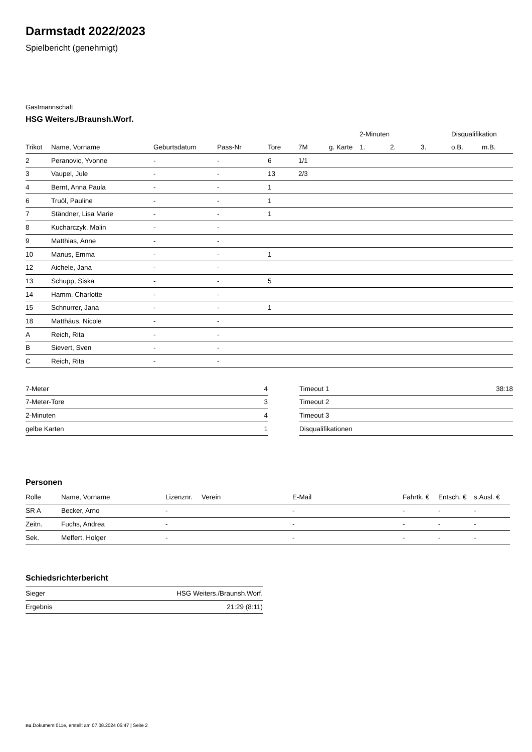Darmstadt 2022/2023
Spielbericht (genehmigt)
Gastmannschaft
HSG Weiters./Braunsh.Worf.
| | | | | | | | 2-Minuten | | | Disqualifikation | |
| --- | --- | --- | --- | --- | --- | --- | --- | --- | --- | --- | --- |
| Trikot | Name, Vorname | Geburtsdatum | Pass-Nr | Tore | 7M | g. Karte | 1. | 2. | 3. | o.B. | m.B. |
| 2 | Peranovic, Yvonne | - | - | 6 | 1/1 | | | | | | |
| 3 | Vaupel, Jule | - | - | 13 | 2/3 | | | | | | |
| 4 | Bernt, Anna Paula | - | - | 1 | | | | | | | |
| 6 | Truöl, Pauline | - | - | 1 | | | | | | | |
| 7 | Ständner, Lisa Marie | - | - | 1 | | | | | | | |
| 8 | Kucharczyk, Malin | - | - | | | | | | | | |
| 9 | Matthias, Anne | - | - | | | | | | | | |
| 10 | Manus, Emma | - | - | 1 | | | | | | | |
| 12 | Aichele, Jana | - | - | | | | | | | | |
| 13 | Schupp, Siska | - | - | 5 | | | | | | | |
| 14 | Hamm, Charlotte | - | - | | | | | | | | |
| 15 | Schnurrer, Jana | - | - | 1 | | | | | | | |
| 18 | Matthäus, Nicole | - | - | | | | | | | | |
| A | Reich, Rita | - | - | | | | | | | | |
| B | Sievert, Sven | - | - | | | | | | | | |
| C | Reich, Rita | - | - | | | | | | | | |
| 7-Meter | 4 |
| 7-Meter-Tore | 3 |
| 2-Minuten | 4 |
| gelbe Karten | 1 |
| Timeout 1 | 38:18 |
| Timeout 2 | |
| Timeout 3 | |
| Disqualifikationen | |
Personen
| Rolle | Name, Vorname | Lizenznr. | Verein | E-Mail | Fahrtk. € | Entsch. € | s.Ausl. € |
| --- | --- | --- | --- | --- | --- | --- | --- |
| SR A | Becker, Arno | - | | - | - | - | - |
| Zeitn. | Fuchs, Andrea | - | | - | - | - | - |
| Sek. | Meffert, Holger | - | | - | - | - | - |
Schiedsrichterbericht
| Sieger | HSG Weiters./Braunsh.Worf. |
| Ergebnis | 21:29 (8:11) |
nu.Dokument 011e, erstellt am 07.08.2024 05:47 | Seite 2